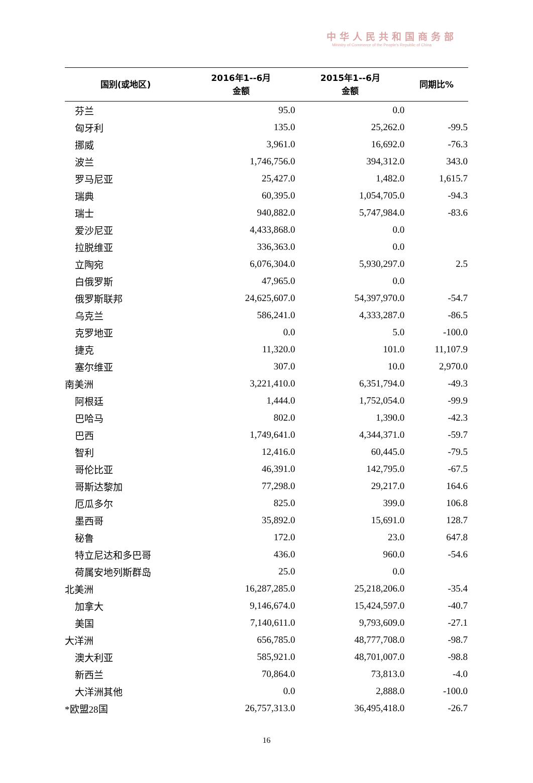中华人民共和国商务部
Ministry of Commerce of the People's Republic of China
| 国别(或地区) | 2016年1--6月 金额 | 2015年1--6月 金额 | 同期比% |
| --- | --- | --- | --- |
| 芬兰 | 95.0 | 0.0 | |
| 匈牙利 | 135.0 | 25,262.0 | -99.5 |
| 挪威 | 3,961.0 | 16,692.0 | -76.3 |
| 波兰 | 1,746,756.0 | 394,312.0 | 343.0 |
| 罗马尼亚 | 25,427.0 | 1,482.0 | 1,615.7 |
| 瑞典 | 60,395.0 | 1,054,705.0 | -94.3 |
| 瑞士 | 940,882.0 | 5,747,984.0 | -83.6 |
| 爱沙尼亚 | 4,433,868.0 | 0.0 | |
| 拉脱维亚 | 336,363.0 | 0.0 | |
| 立陶宛 | 6,076,304.0 | 5,930,297.0 | 2.5 |
| 白俄罗斯 | 47,965.0 | 0.0 | |
| 俄罗斯联邦 | 24,625,607.0 | 54,397,970.0 | -54.7 |
| 乌克兰 | 586,241.0 | 4,333,287.0 | -86.5 |
| 克罗地亚 | 0.0 | 5.0 | -100.0 |
| 捷克 | 11,320.0 | 101.0 | 11,107.9 |
| 塞尔维亚 | 307.0 | 10.0 | 2,970.0 |
| 南美洲 | 3,221,410.0 | 6,351,794.0 | -49.3 |
| 阿根廷 | 1,444.0 | 1,752,054.0 | -99.9 |
| 巴哈马 | 802.0 | 1,390.0 | -42.3 |
| 巴西 | 1,749,641.0 | 4,344,371.0 | -59.7 |
| 智利 | 12,416.0 | 60,445.0 | -79.5 |
| 哥伦比亚 | 46,391.0 | 142,795.0 | -67.5 |
| 哥斯达黎加 | 77,298.0 | 29,217.0 | 164.6 |
| 厄瓜多尔 | 825.0 | 399.0 | 106.8 |
| 墨西哥 | 35,892.0 | 15,691.0 | 128.7 |
| 秘鲁 | 172.0 | 23.0 | 647.8 |
| 特立尼达和多巴哥 | 436.0 | 960.0 | -54.6 |
| 荷属安地列斯群岛 | 25.0 | 0.0 | |
| 北美洲 | 16,287,285.0 | 25,218,206.0 | -35.4 |
| 加拿大 | 9,146,674.0 | 15,424,597.0 | -40.7 |
| 美国 | 7,140,611.0 | 9,793,609.0 | -27.1 |
| 大洋洲 | 656,785.0 | 48,777,708.0 | -98.7 |
| 澳大利亚 | 585,921.0 | 48,701,007.0 | -98.8 |
| 新西兰 | 70,864.0 | 73,813.0 | -4.0 |
| 大洋洲其他 | 0.0 | 2,888.0 | -100.0 |
| *欧盟28国 | 26,757,313.0 | 36,495,418.0 | -26.7 |
16